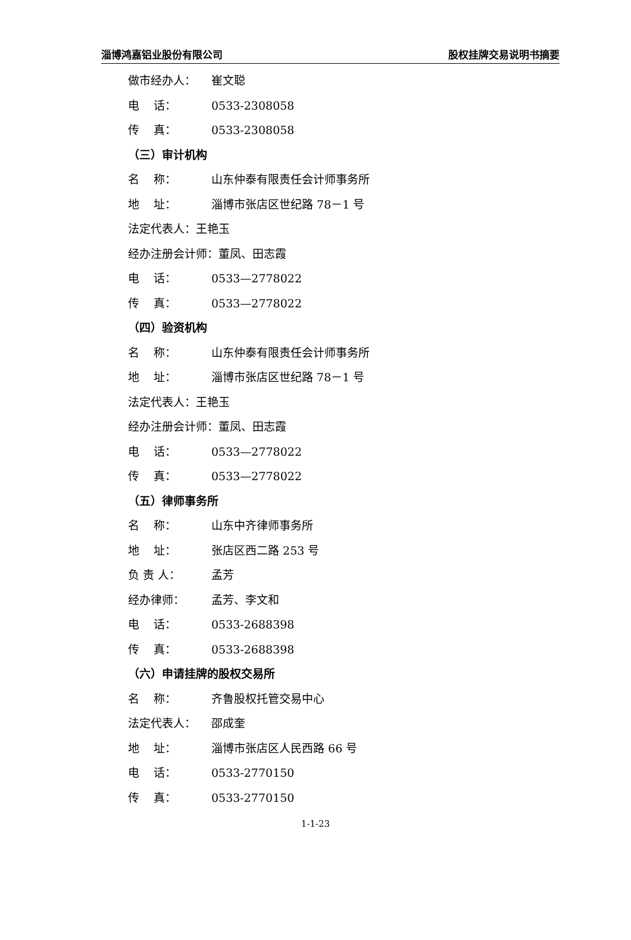淄博鸿嘉铝业股份有限公司 股权挂牌交易说明书摘要
做市经办人： 崔文聪
电 话： 0533-2308058
传 真： 0533-2308058
（三）审计机构
名 称： 山东仲泰有限责任会计师事务所
地 址： 淄博市张店区世纪路 78－1 号
法定代表人：王艳玉
经办注册会计师：董凤、田志霞
电 话： 0533—2778022
传 真： 0533—2778022
（四）验资机构
名 称： 山东仲泰有限责任会计师事务所
地 址： 淄博市张店区世纪路 78－1 号
法定代表人：王艳玉
经办注册会计师：董凤、田志霞
电 话： 0533—2778022
传 真： 0533—2778022
（五）律师事务所
名 称： 山东中齐律师事务所
地 址： 张店区西二路 253 号
负 责 人： 孟芳
经办律师： 孟芳、李文和
电 话： 0533-2688398
传 真： 0533-2688398
（六）申请挂牌的股权交易所
名 称： 齐鲁股权托管交易中心
法定代表人： 邵成奎
地 址： 淄博市张店区人民西路 66 号
电 话： 0533-2770150
传 真： 0533-2770150
1-1-23